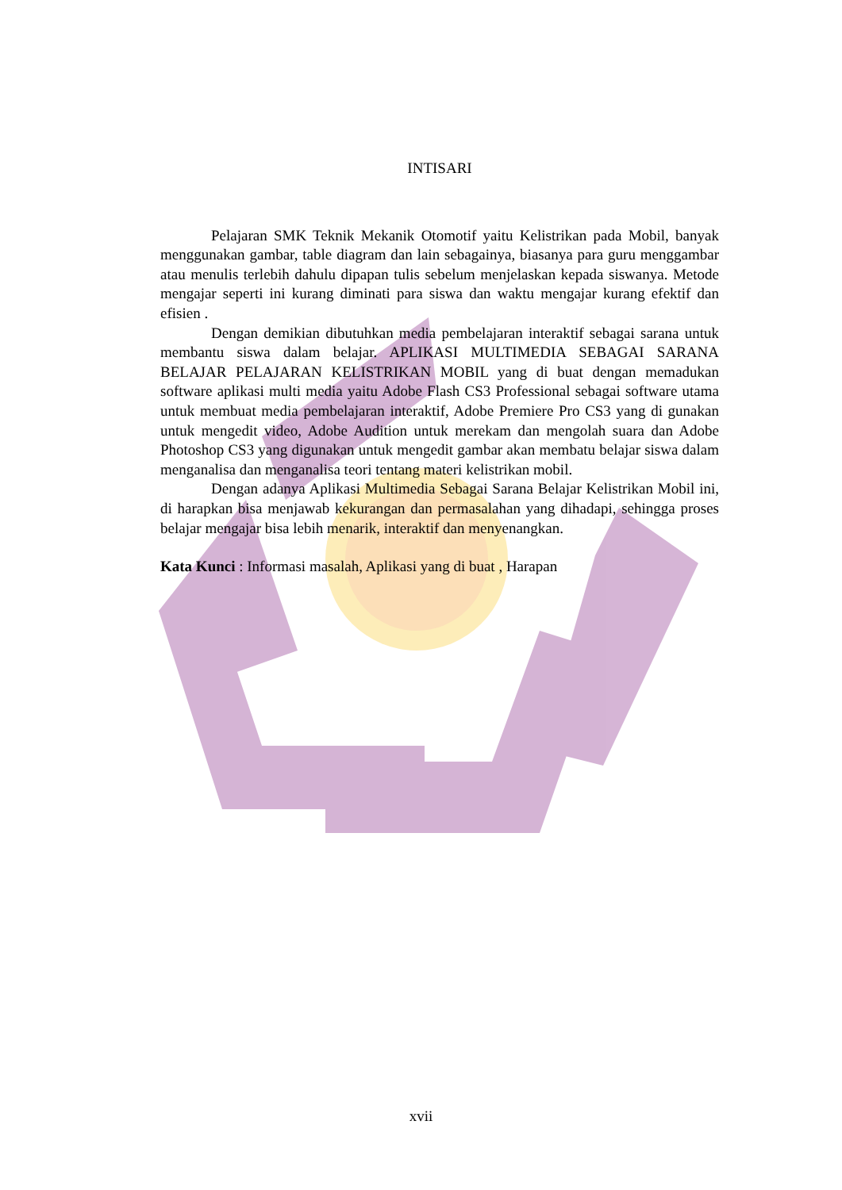INTISARI
Pelajaran SMK Teknik Mekanik Otomotif yaitu Kelistrikan pada Mobil, banyak menggunakan gambar, table diagram dan lain sebagainya, biasanya para guru menggambar atau menulis terlebih dahulu dipapan tulis sebelum menjelaskan kepada siswanya. Metode mengajar seperti ini kurang diminati para siswa dan waktu mengajar kurang efektif dan efisien .
Dengan demikian dibutuhkan media pembelajaran interaktif sebagai sarana untuk membantu siswa dalam belajar. APLIKASI MULTIMEDIA SEBAGAI SARANA BELAJAR PELAJARAN KELISTRIKAN MOBIL yang di buat dengan memadukan software aplikasi multi media yaitu Adobe Flash CS3 Professional sebagai software utama untuk membuat media pembelajaran interaktif, Adobe Premiere Pro CS3 yang di gunakan untuk mengedit video, Adobe Audition untuk merekam dan mengolah suara dan Adobe Photoshop CS3 yang digunakan untuk mengedit gambar akan membatu belajar siswa dalam menganalisa dan menganalisa teori tentang materi kelistrikan mobil.
Dengan adanya Aplikasi Multimedia Sebagai Sarana Belajar Kelistrikan Mobil ini, di harapkan bisa menjawab kekurangan dan permasalahan yang dihadapi, sehingga proses belajar mengajar bisa lebih menarik, interaktif dan menyenangkan.
Kata Kunci : Informasi masalah, Aplikasi yang di buat , Harapan
xvii